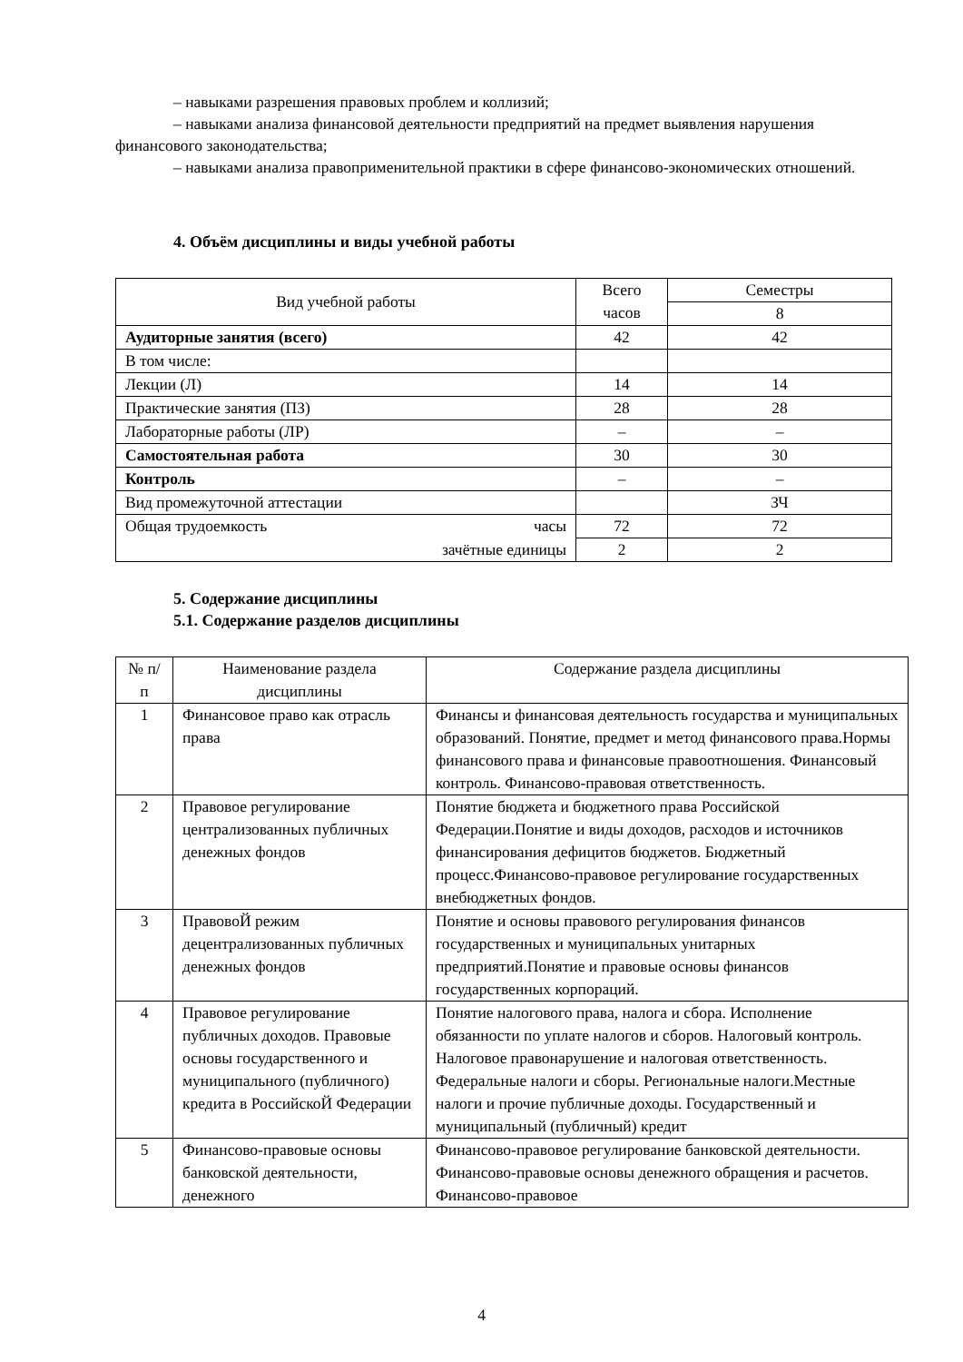– навыками разрешения правовых проблем и коллизий;
– навыками анализа финансовой деятельности предприятий на предмет выявления нарушения финансового законодательства;
– навыками анализа правоприменительной практики в сфере финансово-экономических отношений.
4. Объём дисциплины и виды учебной работы
| Вид учебной работы | Всего часов | Семестры |
| --- | --- | --- |
| | | 8 |
| Аудиторные занятия (всего) | 42 | 42 |
| В том числе: | | |
| Лекции (Л) | 14 | 14 |
| Практические занятия (ПЗ) | 28 | 28 |
| Лабораторные работы (ЛР) | – | – |
| Самостоятельная работа | 30 | 30 |
| Контроль | – | – |
| Вид промежуточной аттестации | | ЗЧ |
| Общая трудоемкость часы | 72 | 72 |
| зачётные единицы | 2 | 2 |
5. Содержание дисциплины
5.1. Содержание разделов дисциплины
| № п/п | Наименование раздела дисциплины | Содержание раздела дисциплины |
| --- | --- | --- |
| 1 | Финансовое право как отрасль права | Финансы и финансовая деятельность государства и муниципальных образований. Понятие, предмет и метод финансового права.Нормы финансового права и финансовые правоотношения. Финансовый контроль. Финансово-правовая ответственность. |
| 2 | Правовое регулирование централизованных публичных денежных фондов | Понятие бюджета и бюджетного права Российской Федерации.Понятие и виды доходов, расходов и источников финансирования дефицитов бюджетов. Бюджетный процесс.Финансово-правовое регулирование государственных внебюджетных фондов. |
| 3 | ПравовоЙ режим децентрализованных публичных денежных фондов | Понятие и основы правового регулирования финансов государственных и муниципальных унитарных предприятий.Понятие и правовые основы финансов государственных корпораций. |
| 4 | Правовое регулирование публичных доходов. Правовые основы государственного и муниципального (публичного) кредита в РоссийскоЙ Федерации | Понятие налогового права, налога и сбора. Исполнение обязанности по уплате налогов и сборов. Налоговый контроль. Налоговое правонарушение и налоговая ответственность. Федеральные налоги и сборы. Региональные налоги.Местные налоги и прочие публичные доходы. Государственный и муниципальный (публичный) кредит |
| 5 | Финансово-правовые основы банковской деятельности, денежного | Финансово-правовое регулирование банковской деятельности. Финансово-правовые основы денежного обращения и расчетов. Финансово-правовое |
4